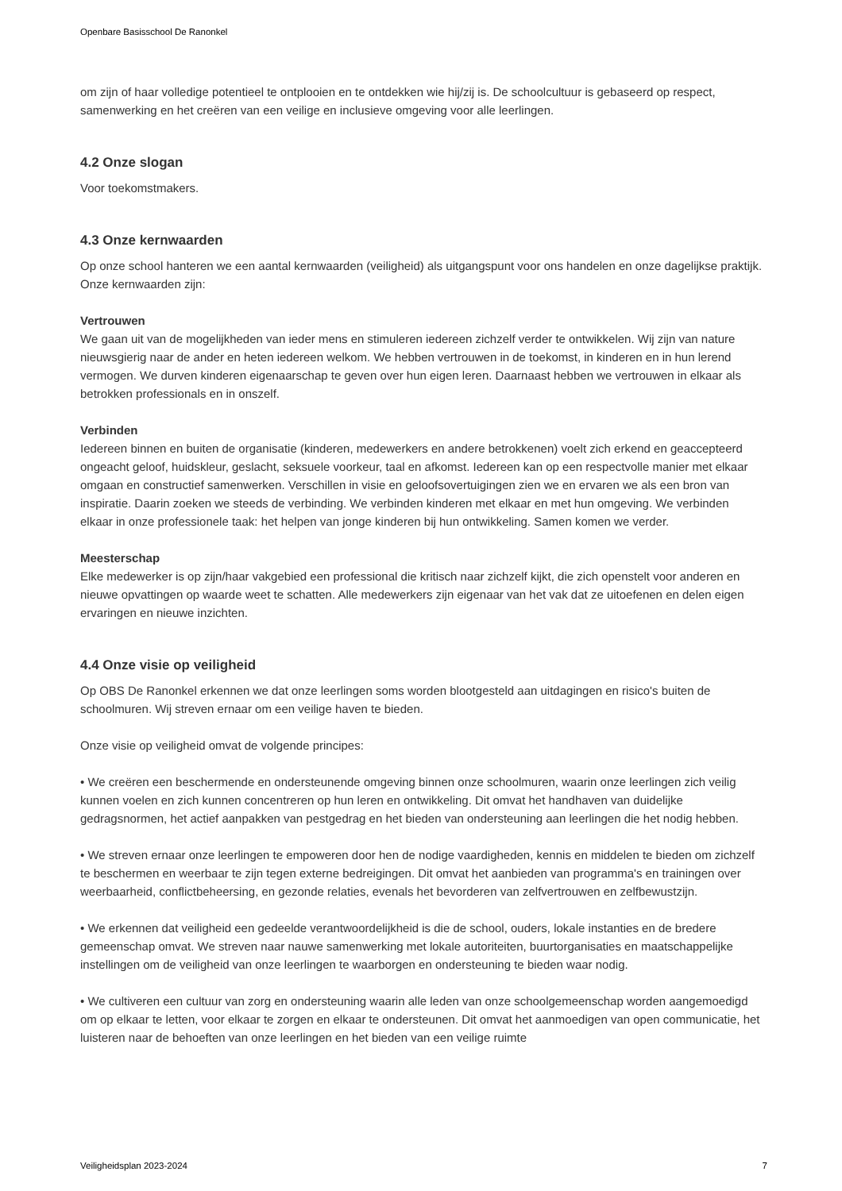Openbare Basisschool De Ranonkel
om zijn of haar volledige potentieel te ontplooien en te ontdekken wie hij/zij is. De schoolcultuur is gebaseerd op respect, samenwerking en het creëren van een veilige en inclusieve omgeving voor alle leerlingen.
4.2 Onze slogan
Voor toekomstmakers.
4.3 Onze kernwaarden
Op onze school hanteren we een aantal kernwaarden (veiligheid) als uitgangspunt voor ons handelen en onze dagelijkse praktijk. Onze kernwaarden zijn:
Vertrouwen
We gaan uit van de mogelijkheden van ieder mens en stimuleren iedereen zichzelf verder te ontwikkelen. Wij zijn van nature nieuwsgierig naar de ander en heten iedereen welkom. We hebben vertrouwen in de toekomst, in kinderen en in hun lerend vermogen. We durven kinderen eigenaarschap te geven over hun eigen leren. Daarnaast hebben we vertrouwen in elkaar als betrokken professionals en in onszelf.
Verbinden
Iedereen binnen en buiten de organisatie (kinderen, medewerkers en andere betrokkenen) voelt zich erkend en geaccepteerd ongeacht geloof, huidskleur, geslacht, seksuele voorkeur, taal en afkomst. Iedereen kan op een respectvolle manier met elkaar omgaan en constructief samenwerken. Verschillen in visie en geloofsovertuigingen zien we en ervaren we als een bron van inspiratie. Daarin zoeken we steeds de verbinding. We verbinden kinderen met elkaar en met hun omgeving. We verbinden elkaar in onze professionele taak: het helpen van jonge kinderen bij hun ontwikkeling. Samen komen we verder.
Meesterschap
Elke medewerker is op zijn/haar vakgebied een professional die kritisch naar zichzelf kijkt, die zich openstelt voor anderen en nieuwe opvattingen op waarde weet te schatten. Alle medewerkers zijn eigenaar van het vak dat ze uitoefenen en delen eigen ervaringen en nieuwe inzichten.
4.4 Onze visie op veiligheid
Op OBS De Ranonkel erkennen we dat onze leerlingen soms worden blootgesteld aan uitdagingen en risico's buiten de schoolmuren. Wij streven ernaar om een veilige haven te bieden.
Onze visie op veiligheid omvat de volgende principes:
• We creëren een beschermende en ondersteunende omgeving binnen onze schoolmuren, waarin onze leerlingen zich veilig kunnen voelen en zich kunnen concentreren op hun leren en ontwikkeling. Dit omvat het handhaven van duidelijke gedragsnormen, het actief aanpakken van pestgedrag en het bieden van ondersteuning aan leerlingen die het nodig hebben.
• We streven ernaar onze leerlingen te empoweren door hen de nodige vaardigheden, kennis en middelen te bieden om zichzelf te beschermen en weerbaar te zijn tegen externe bedreigingen. Dit omvat het aanbieden van programma's en trainingen over weerbaarheid, conflictbeheersing, en gezonde relaties, evenals het bevorderen van zelfvertrouwen en zelfbewustzijn.
• We erkennen dat veiligheid een gedeelde verantwoordelijkheid is die de school, ouders, lokale instanties en de bredere gemeenschap omvat. We streven naar nauwe samenwerking met lokale autoriteiten, buurtorganisaties en maatschappelijke instellingen om de veiligheid van onze leerlingen te waarborgen en ondersteuning te bieden waar nodig.
• We cultiveren een cultuur van zorg en ondersteuning waarin alle leden van onze schoolgemeenschap worden aangemoedigd om op elkaar te letten, voor elkaar te zorgen en elkaar te ondersteunen. Dit omvat het aanmoedigen van open communicatie, het luisteren naar de behoeften van onze leerlingen en het bieden van een veilige ruimte
Veiligheidsplan 2023-2024 7